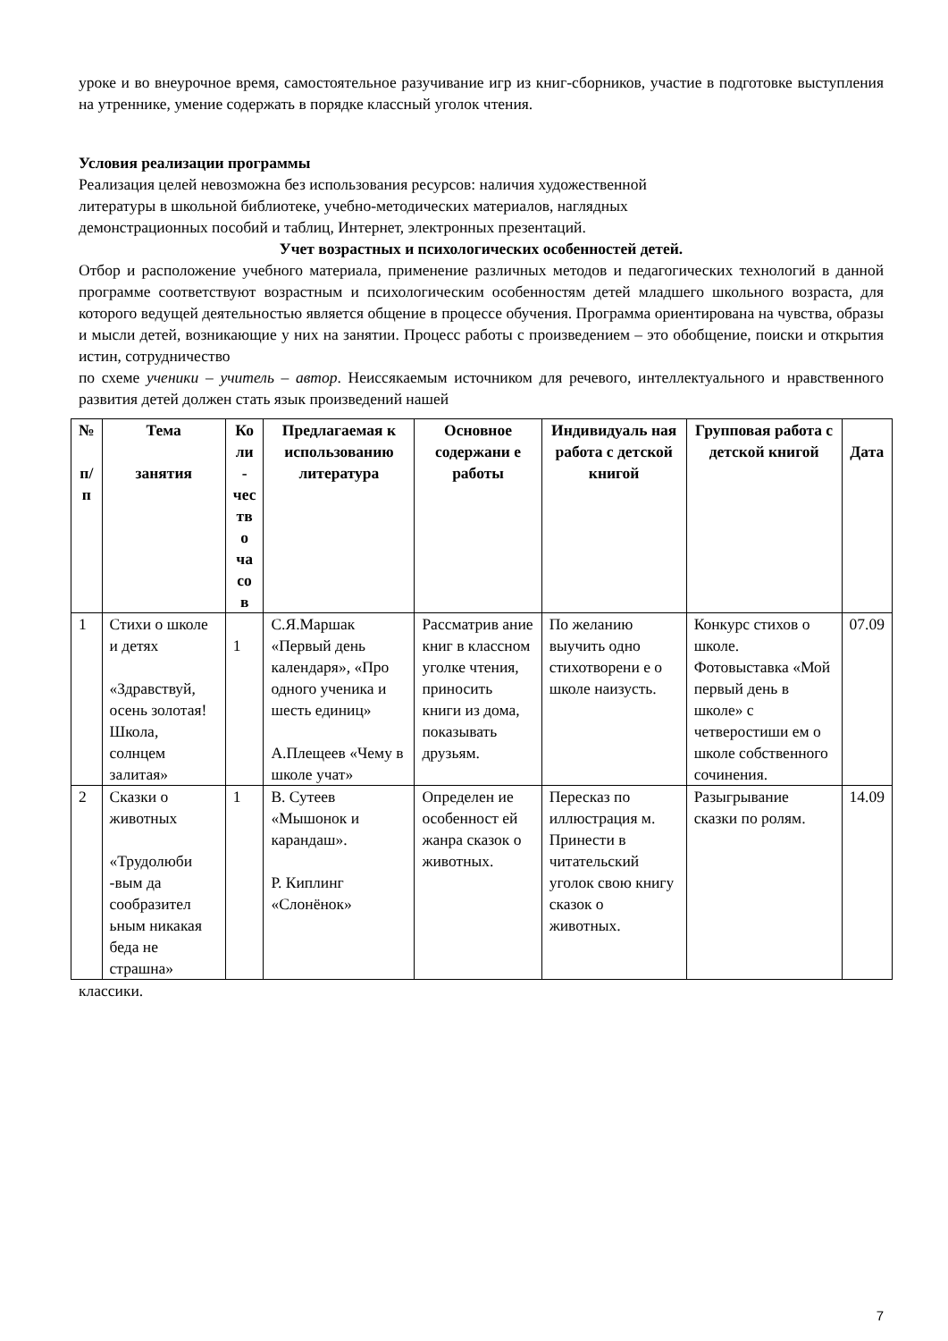уроке и во внеурочное время, самостоятельное разучивание игр из книг-сборников, участие в подготовке выступления на утреннике, умение содержать в порядке классный уголок чтения.
Условия реализации программы
Реализация целей невозможна без использования ресурсов: наличия художественной
литературы в школьной библиотеке, учебно-методических материалов, наглядных
демонстрационных пособий и таблиц, Интернет, электронных презентаций.
Учет возрастных и психологических особенностей детей.
Отбор и расположение учебного материала, применение различных методов и педагогических технологий в данной программе соответствуют возрастным и психологическим особенностям детей младшего школьного возраста, для которого ведущей деятельностью является общение в процессе обучения. Программа ориентирована на чувства, образы и мысли детей, возникающие у них на занятии. Процесс работы с произведением – это обобщение, поиски и открытия истин, сотрудничество
по схеме ученики – учитель – автор. Неиссякаемым источником для речевого, интеллектуального и нравственного развития детей должен стать язык произведений нашей
| № п/ п | Тема занятия | Ко ли - чес тв о ча со в | Предлагаемая к использованию литература | Основное содержани е работы | Индивидуаль ная работа с детской книгой | Групповая работа с детской книгой | Дата |
| --- | --- | --- | --- | --- | --- | --- | --- |
| 1 | Стихи о школе и детях «Здравствуй, осень золотая! Школа, солнцем залитая» | 1 | С.Я.Маршак «Первый день календаря», «Про одного ученика и шесть единиц» А.Плещеев «Чему в школе учат» | Рассматрив ание книг в классном уголке чтения, приносить книги из дома, показывать друзьям. | По желанию выучить одно стихотворени е о школе наизусть. | Конкурс стихов о школе. Фотовыставка «Мой первый день в школе» с четверостиши ем о школе собственного сочинения. | 07.09 |
| 2 | Сказки о животных «Трудолюби -вым да сообразител ьным никакая беда не страшна» | 1 | В. Сутеев «Мышонок и карандаш». Р. Киплинг «Слонёнок» | Определен ие особенност ей жанра сказок о животных. | Пересказ по иллюстрация м. Принести в читательский уголок свою книгу сказок о животных. | Разыгрывание сказки по ролям. | 14.09 |
классики.
7